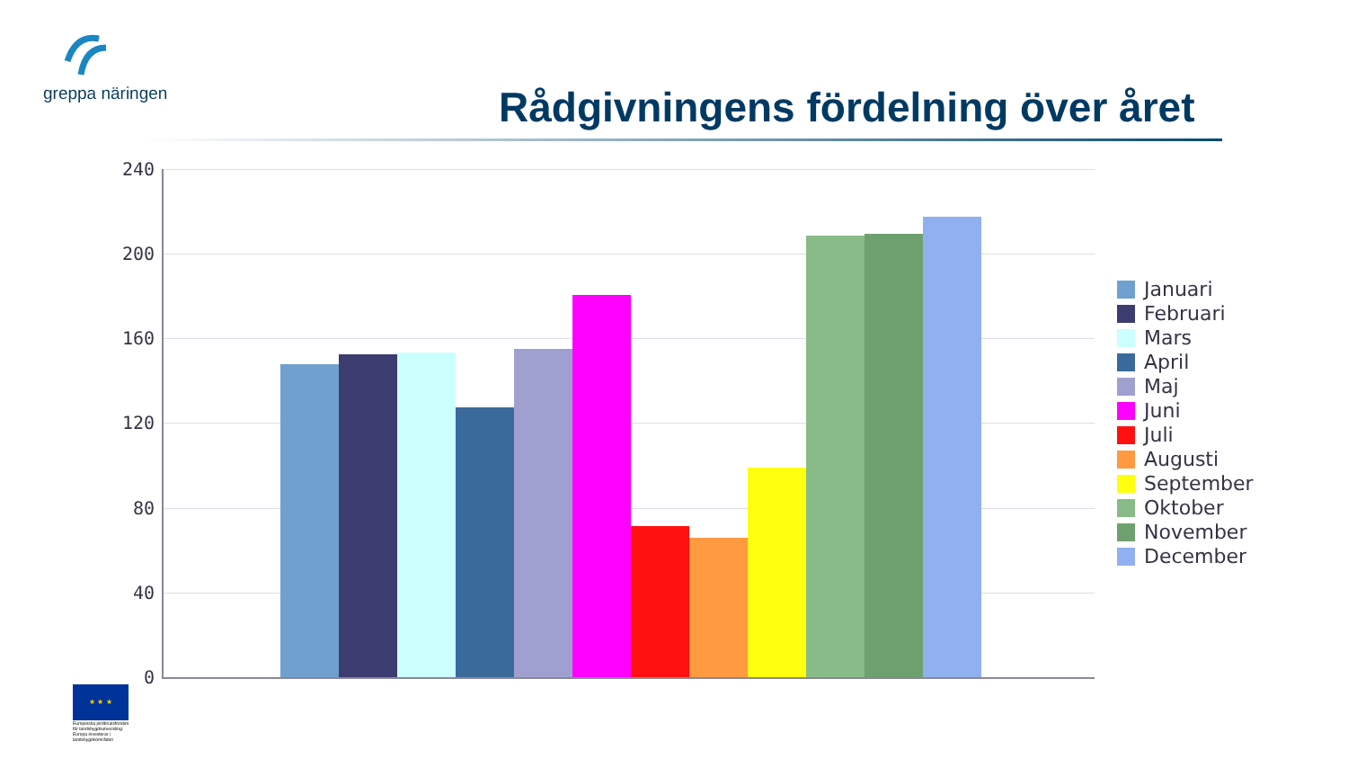greppa näringen
Rådgivningens fördelning över året
240
200
160
120
80
40
0
Januari
Februari
Mars
April
Maj
Juni
Juli
Augusti
September
Oktober
November
December
★ ★ ★
Europeiska jordbruksfonden för landsbygdsutveckling: Europa investerar i landsbygdsområden